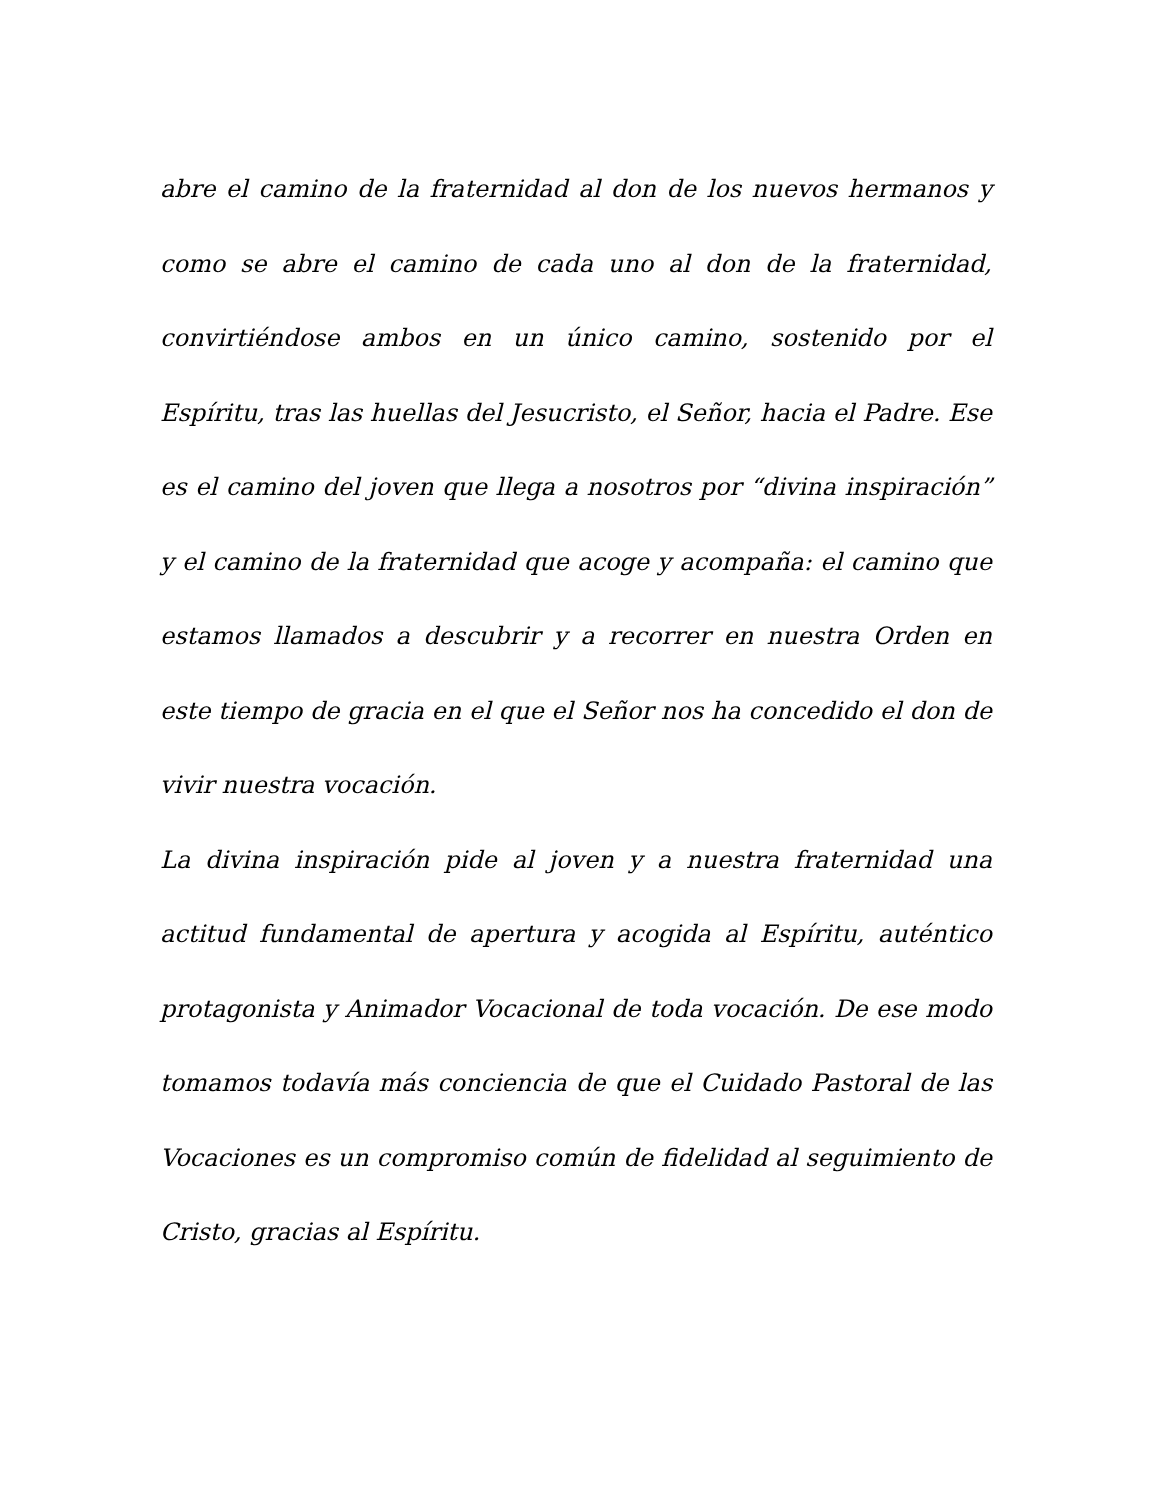abre el camino de la fraternidad al don de los nuevos hermanos y como se abre el camino de cada uno al don de la fraternidad, convirtiéndose ambos en un único camino, sostenido por el Espíritu, tras las huellas del Jesucristo, el Señor, hacia el Padre. Ese es el camino del joven que llega a nosotros por “divina inspiración” y el camino de la fraternidad que acoge y acompaña: el camino que estamos llamados a descubrir y a recorrer en nuestra Orden en este tiempo de gracia en el que el Señor nos ha concedido el don de vivir nuestra vocación.
La divina inspiración pide al joven y a nuestra fraternidad una actitud fundamental de apertura y acogida al Espíritu, auténtico protagonista y Animador Vocacional de toda vocación. De ese modo tomamos todavía más conciencia de que el Cuidado Pastoral de las Vocaciones es un compromiso común de fidelidad al seguimiento de Cristo, gracias al Espíritu.